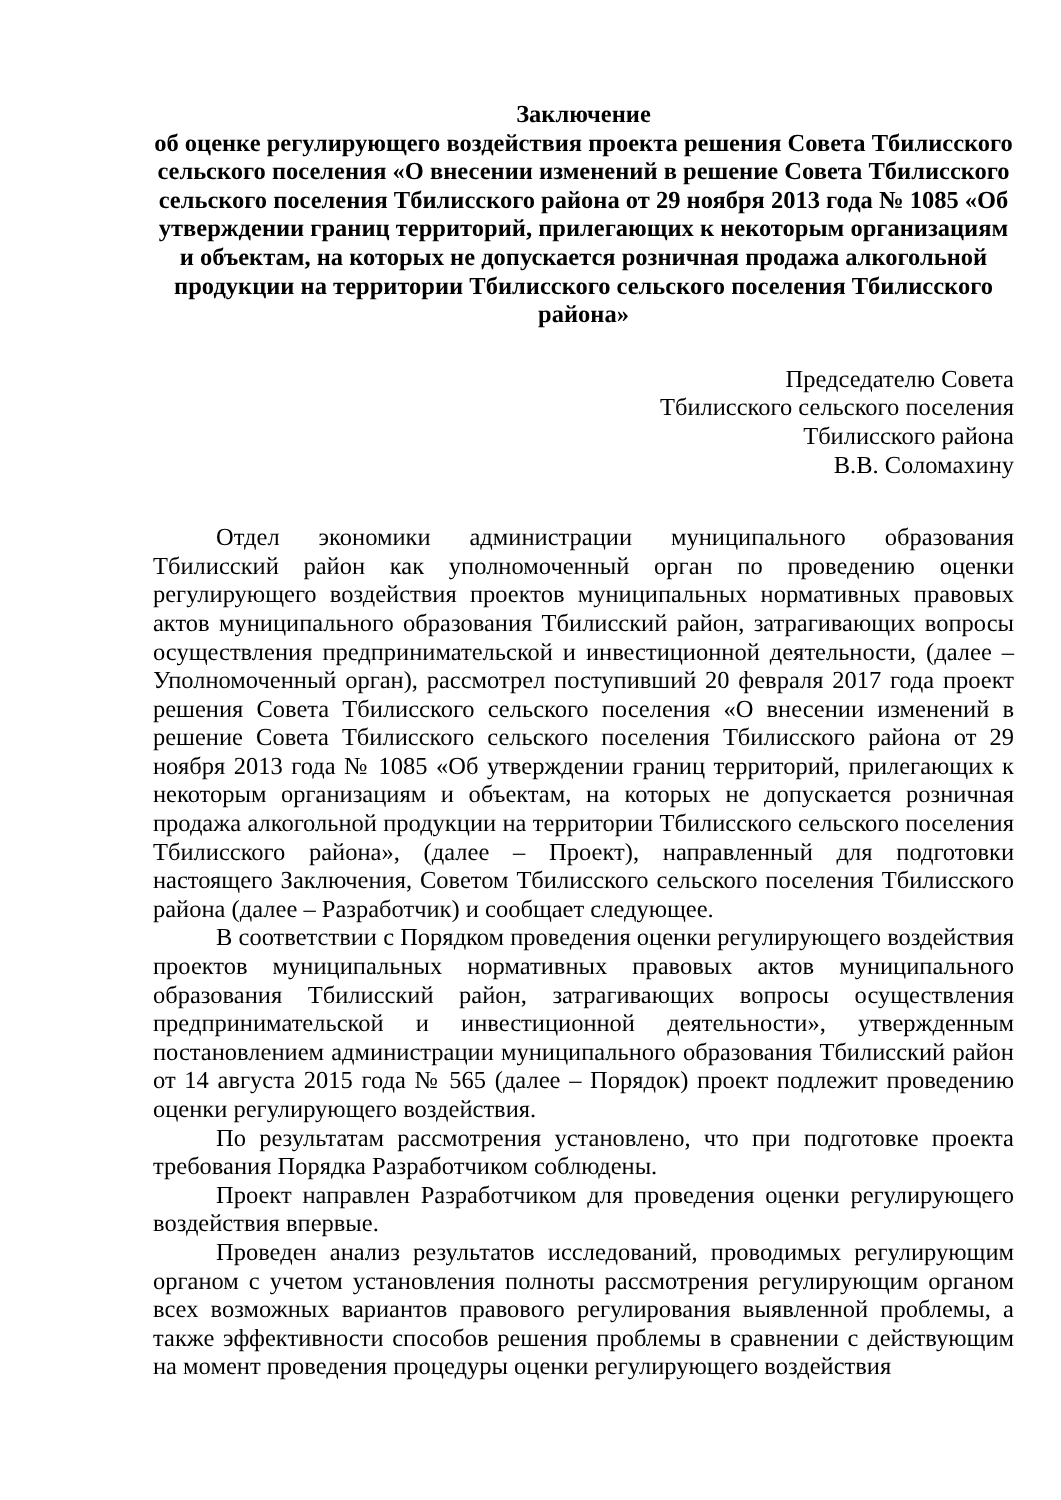Заключение
об оценке регулирующего воздействия проекта решения Совета Тбилисского сельского поселения «О внесении изменений в решение Совета Тбилисского сельского поселения Тбилисского района от 29 ноября 2013 года № 1085 «Об утверждении границ территорий, прилегающих к некоторым организациям и объектам, на которых не допускается розничная продажа алкогольной продукции на территории Тбилисского сельского поселения Тбилисского района»
Председателю Совета
Тбилисского сельского поселения
Тбилисского района
В.В. Соломахину
Отдел экономики администрации муниципального образования Тбилисский район как уполномоченный орган по проведению оценки регулирующего воздействия проектов муниципальных нормативных правовых актов муниципального образования Тбилисский район, затрагивающих вопросы осуществления предпринимательской и инвестиционной деятельности, (далее – Уполномоченный орган), рассмотрел поступивший 20 февраля 2017 года проект решения Совета Тбилисского сельского поселения «О внесении изменений в решение Совета Тбилисского сельского поселения Тбилисского района от 29 ноября 2013 года № 1085 «Об утверждении границ территорий, прилегающих к некоторым организациям и объектам, на которых не допускается розничная продажа алкогольной продукции на территории Тбилисского сельского поселения Тбилисского района», (далее – Проект), направленный для подготовки настоящего Заключения, Советом Тбилисского сельского поселения Тбилисского района (далее – Разработчик) и сообщает следующее.
В соответствии с Порядком проведения оценки регулирующего воздействия проектов муниципальных нормативных правовых актов муниципального образования Тбилисский район, затрагивающих вопросы осуществления предпринимательской и инвестиционной деятельности», утвержденным постановлением администрации муниципального образования Тбилисский район от 14 августа 2015 года № 565 (далее – Порядок) проект подлежит проведению оценки регулирующего воздействия.
По результатам рассмотрения установлено, что при подготовке проекта требования Порядка Разработчиком соблюдены.
Проект направлен Разработчиком для проведения оценки регулирующего воздействия впервые.
Проведен анализ результатов исследований, проводимых регулирующим органом с учетом установления полноты рассмотрения регулирующим органом всех возможных вариантов правового регулирования выявленной проблемы, а также эффективности способов решения проблемы в сравнении с действующим на момент проведения процедуры оценки регулирующего воздействия